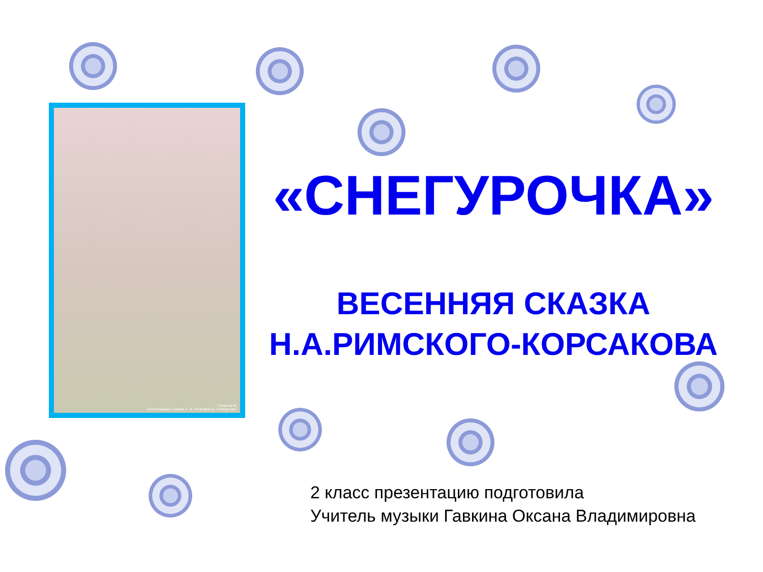Глазунов И.
Иллюстрация к сказке А. Н. Островского "Снегурочка"
«СНЕГУРОЧКА»
ВЕСЕННЯЯ СКАЗКА
Н.А.РИМСКОГО-КОРСАКОВА
2 класс презентацию подготовила
Учитель музыки Гавкина Оксана Владимировна